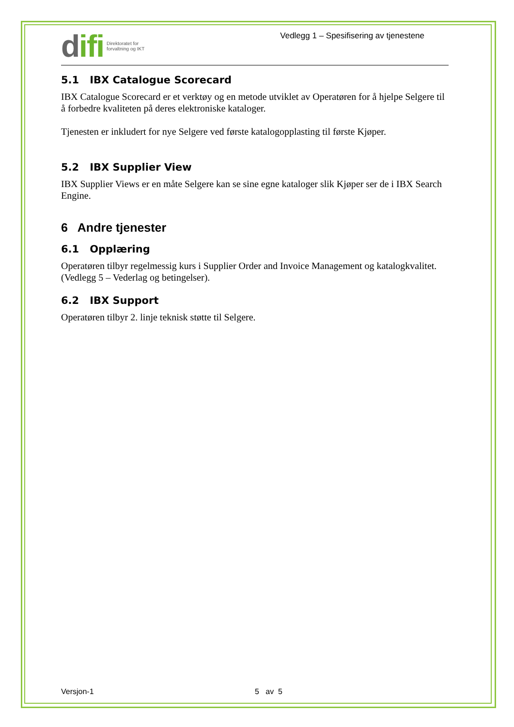difi
Direktoratet for
forvaltning og IKT
Vedlegg 1 – Spesifisering av tjenestene
5.1 IBX Catalogue Scorecard
IBX Catalogue Scorecard er et verktøy og en metode utviklet av Operatøren for å hjelpe Selgere til å forbedre kvaliteten på deres elektroniske kataloger.
Tjenesten er inkludert for nye Selgere ved første katalogopplasting til første Kjøper.
5.2 IBX Supplier View
IBX Supplier Views er en måte Selgere kan se sine egne kataloger slik Kjøper ser de i IBX Search Engine.
6 Andre tjenester
6.1 Opplæring
Operatøren tilbyr regelmessig kurs i Supplier Order and Invoice Management og katalogkvalitet. (Vedlegg 5 – Vederlag og betingelser).
6.2 IBX Support
Operatøren tilbyr 2. linje teknisk støtte til Selgere.
Versjon-1 5 av 5